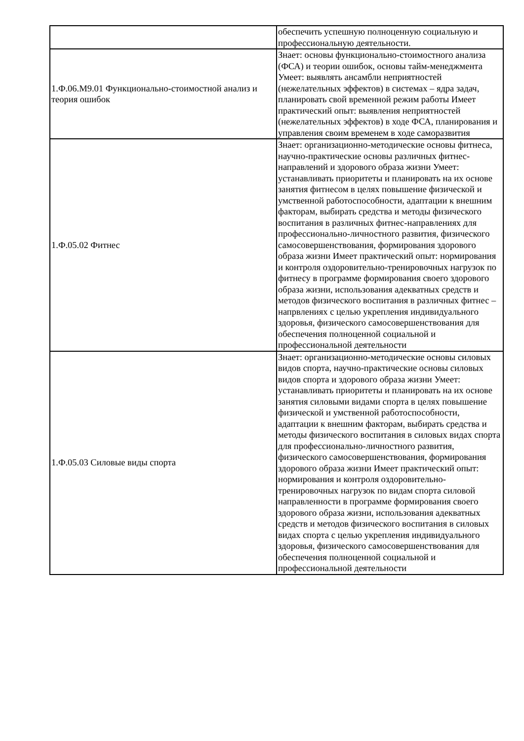| | обеспечить успешную полноценную социальную и профессиональную деятельности. |
| 1.Ф.06.М9.01 Функционально-стоимостной анализ и теория ошибок | Знает: основы функционально-стоимостного анализа (ФСА) и теории ошибок, основы тайм-менеджмента Умеет: выявлять ансамбли неприятностей (нежелательных эффектов) в системах – ядра задач, планировать свой временной режим работы Имеет практический опыт: выявления неприятностей (нежелательных эффектов) в ходе ФСА, планирования и управления своим временем в ходе саморазвития |
| 1.Ф.05.02 Фитнес | Знает: организационно-методические основы фитнеса, научно-практические основы различных фитнес-направлений и здорового образа жизни Умеет: устанавливать приоритеты и планировать на их основе занятия фитнесом в целях повышение физической и умственной работоспособности, адаптации к внешним факторам, выбирать средства и методы физического воспитания в различных фитнес-направлениях для профессионально-личностного развития, физического самосовершенствования, формирования здорового образа жизни Имеет практический опыт: нормирования и контроля оздоровительно-тренировочных нагрузок по фитнесу в программе формирования своего здорового образа жизни, использования адекватных средств и методов физического воспитания в различных фитнес – напрвлениях с целью укрепления индивидуального здоровья, физического самосовершенствования для обеспечения полноценной социальной и профессиональной деятельности |
| 1.Ф.05.03 Силовые виды спорта | Знает: организационно-методические основы силовых видов спорта, научно-практические основы силовых видов спорта и здорового образа жизни Умеет: устанавливать приоритеты и планировать на их основе занятия силовыми видами спорта в целях повышение физической и умственной работоспособности, адаптации к внешним факторам, выбирать средства и методы физического воспитания в силовых видах спорта для профессионально-личностного развития, физического самосовершенствования, формирования здорового образа жизни Имеет практический опыт: нормирования и контроля оздоровительно-тренировочных нагрузок по видам спорта силовой направленности в программе формирования своего здорового образа жизни, использования адекватных средств и методов физического воспитания в силовых видах спорта с целью укрепления индивидуального здоровья, физического самосовершенствования для обеспечения полноценной социальной и профессиональной деятельности |